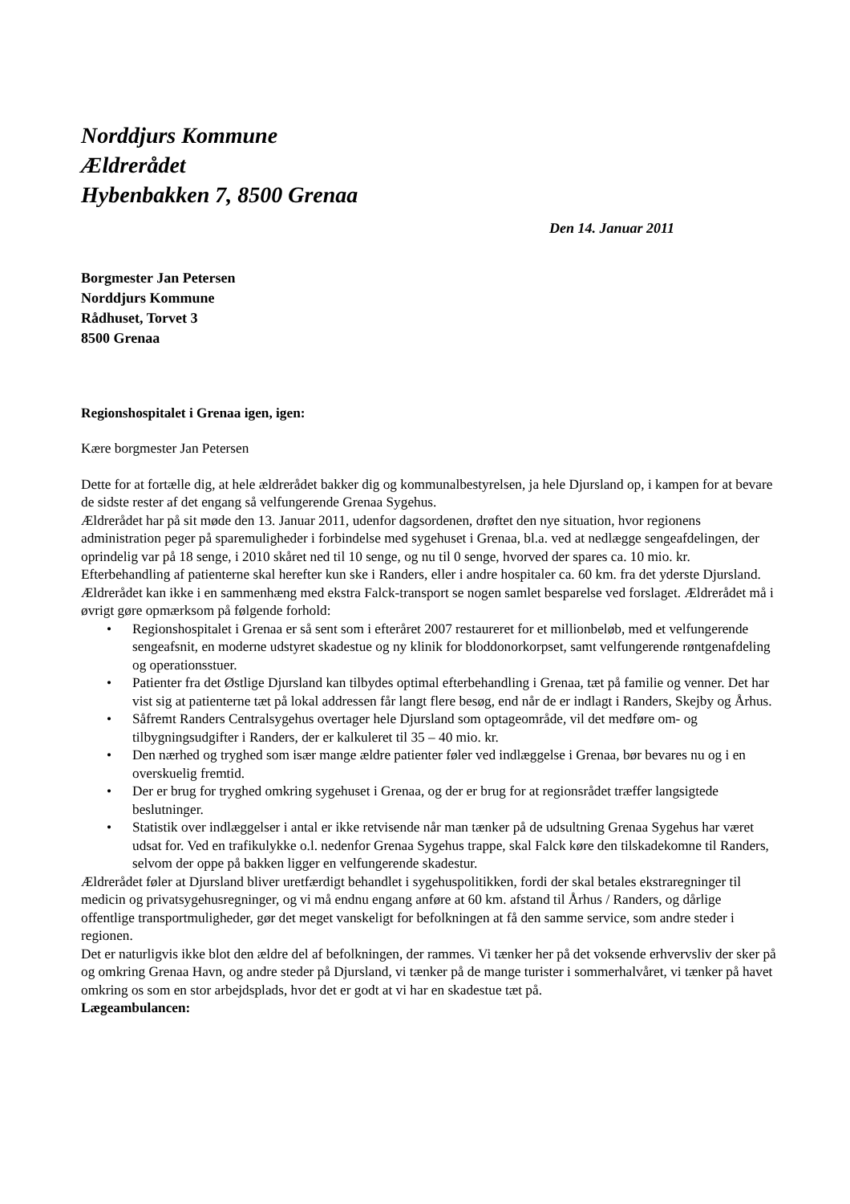Norddjurs Kommune
Ældrerådet
Hybenbakken 7, 8500 Grenaa
Den 14. Januar 2011
Borgmester Jan Petersen
Norddjurs Kommune
Rådhuset, Torvet 3
8500 Grenaa
Regionshospitalet i Grenaa igen, igen:
Kære borgmester Jan Petersen
Dette for at fortælle dig, at hele ældrerådet bakker dig og kommunalbestyrelsen, ja hele Djursland op, i kampen for at bevare de sidste rester af det engang så velfungerende Grenaa Sygehus.
Ældrerådet har på sit møde den 13. Januar 2011, udenfor dagsordenen, drøftet den nye situation, hvor regionens administration peger på sparemuligheder i forbindelse med sygehuset i Grenaa, bl.a. ved at nedlægge sengeafdelingen, der oprindelig var på 18 senge, i 2010 skåret ned til 10 senge, og nu til 0 senge, hvorved der spares ca. 10 mio. kr.
Efterbehandling af patienterne skal herefter kun ske i Randers, eller i andre hospitaler ca. 60 km. fra det yderste Djursland.
Ældrerådet kan ikke i en sammenhæng med ekstra Falck-transport se nogen samlet besparelse ved forslaget. Ældrerådet må i øvrigt gøre opmærksom på følgende forhold:
• Regionshospitalet i Grenaa er så sent som i efteråret 2007 restaureret for et millionbeløb, med et velfungerende sengeafsnit, en moderne udstyret skadestue og ny klinik for bloddonorkorpset, samt velfungerende røntgenafdeling og operationsstuer.
• Patienter fra det Østlige Djursland kan tilbydes optimal efterbehandling i Grenaa, tæt på familie og venner. Det har vist sig at patienterne tæt på lokal addressen får langt flere besøg, end når de er indlagt i Randers, Skejby og Århus.
• Såfremt Randers Centralsygehus overtager hele Djursland som optageområde, vil det medføre om- og tilbygningsudgifter i Randers, der er kalkuleret til 35 – 40 mio. kr.
• Den nærhed og tryghed som især mange ældre patienter føler ved indlæggelse i Grenaa, bør bevares nu og i en overskuelig fremtid.
• Der er brug for tryghed omkring sygehuset i Grenaa, og der er brug for at regionsrådet træffer langsigtede beslutninger.
• Statistik over indlæggelser i antal er ikke retvisende når man tænker på de udsultning Grenaa Sygehus har været udsat for. Ved en trafikulykke o.l. nedenfor Grenaa Sygehus trappe, skal Falck køre den tilskadekomne til Randers, selvom der oppe på bakken ligger en velfungerende skadestur.
Ældrerådet føler at Djursland bliver uretfærdigt behandlet i sygehuspolitikken, fordi der skal betales ekstraregninger til medicin og privatsygehusregninger, og vi må endnu engang anføre at 60 km. afstand til Århus / Randers, og dårlige offentlige transportmuligheder, gør det meget vanskeligt for befolkningen at få den samme service, som andre steder i regionen.
Det er naturligvis ikke blot den ældre del af befolkningen, der rammes. Vi tænker her på det voksende erhvervsliv der sker på og omkring Grenaa Havn, og andre steder på Djursland, vi tænker på de mange turister i sommerhalvåret, vi tænker på havet omkring os som en stor arbejdsplads, hvor det er godt at vi har en skadestue tæt på.
Lægeambulancen: